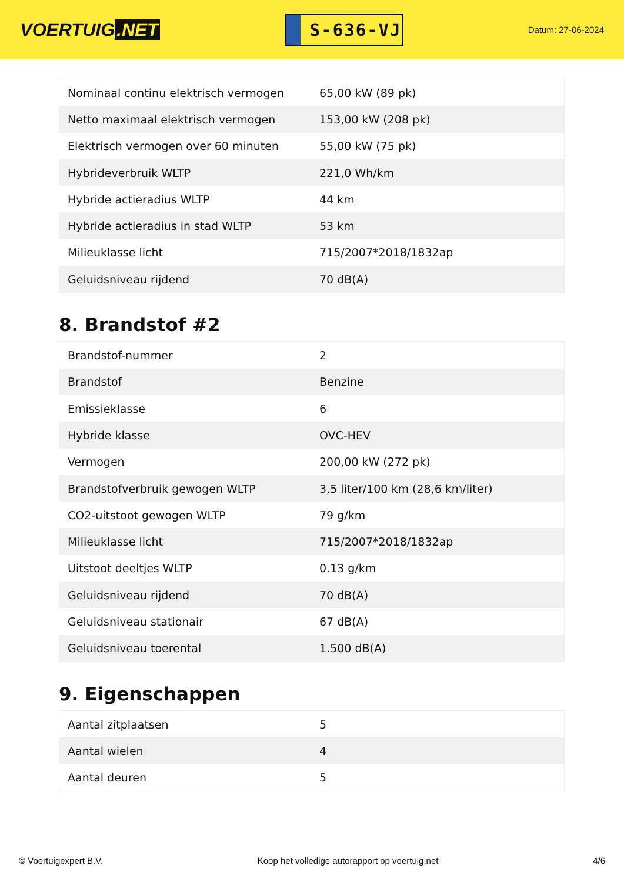VOERTUIG.NET
S-636-VJ
Datum: 27-06-2024
| Nominaal continu elektrisch vermogen | 65,00 kW (89 pk) |
| Netto maximaal elektrisch vermogen | 153,00 kW (208 pk) |
| Elektrisch vermogen over 60 minuten | 55,00 kW (75 pk) |
| Hybrideverbruik WLTP | 221,0 Wh/km |
| Hybride actieradius WLTP | 44 km |
| Hybride actieradius in stad WLTP | 53 km |
| Milieuklasse licht | 715/2007*2018/1832ap |
| Geluidsniveau rijdend | 70 dB(A) |
8. Brandstof #2
| Brandstof-nummer | 2 |
| Brandstof | Benzine |
| Emissieklasse | 6 |
| Hybride klasse | OVC-HEV |
| Vermogen | 200,00 kW (272 pk) |
| Brandstofverbruik gewogen WLTP | 3,5 liter/100 km (28,6 km/liter) |
| CO2-uitstoot gewogen WLTP | 79 g/km |
| Milieuklasse licht | 715/2007*2018/1832ap |
| Uitstoot deeltjes WLTP | 0.13 g/km |
| Geluidsniveau rijdend | 70 dB(A) |
| Geluidsniveau stationair | 67 dB(A) |
| Geluidsniveau toerental | 1.500 dB(A) |
9. Eigenschappen
| Aantal zitplaatsen | 5 |
| Aantal wielen | 4 |
| Aantal deuren | 5 |
© Voertuigexpert B.V. Koop het volledige autorapport op voertuig.net 4/6